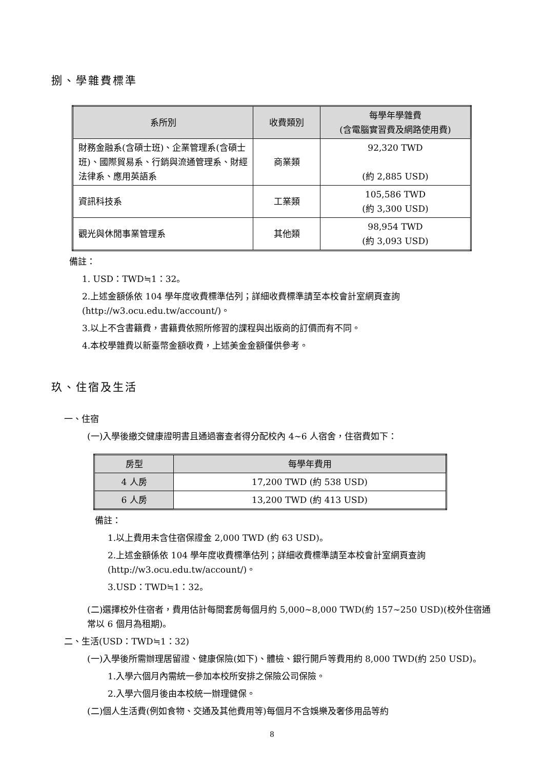捌、學雜費標準
| 系所別 | 收費類別 | 每學年學雜費 (含電腦實習費及網路使用費) |
| --- | --- | --- |
| 財務金融系(含碩士班)、企業管理系(含碩士班)、國際貿易系、行銷與流通管理系、財經法律系、應用英語系 | 商業類 | 92,320 TWD (約 2,885 USD) |
| 資訊科技系 | 工業類 | 105,586 TWD (約 3,300 USD) |
| 觀光與休閒事業管理系 | 其他類 | 98,954 TWD (約 3,093 USD) |
備註：
1. USD：TWD≒1：32。
2.上述金額係依 104 學年度收費標準估列；詳細收費標準請至本校會計室網頁查詢(http://w3.ocu.edu.tw/account/)。
3.以上不含書籍費，書籍費依照所修習的課程與出版商的訂價而有不同。
4.本校學雜費以新臺幣金額收費，上述美金金額僅供參考。
玖、住宿及生活
一、住宿
(一)入學後繳交健康證明書且通過審查者得分配校內 4~6 人宿舍，住宿費如下：
| 房型 | 每學年費用 |
| --- | --- |
| 4 人房 | 17,200 TWD (約 538 USD) |
| 6 人房 | 13,200 TWD (約 413 USD) |
備註：
1.以上費用未含住宿保證金 2,000 TWD (約 63 USD)。
2.上述金額係依 104 學年度收費標準估列；詳細收費標準請至本校會計室網頁查詢(http://w3.ocu.edu.tw/account/)。
3.USD：TWD≒1：32。
(二)選擇校外住宿者，費用估計每間套房每個月約 5,000~8,000 TWD(約 157~250 USD)(校外住宿通常以 6 個月為租期)。
二、生活(USD：TWD≒1：32)
(一)入學後所需辦理居留證、健康保險(如下)、體檢、銀行開戶等費用約 8,000 TWD(約 250 USD)。
1.入學六個月內需統一參加本校所安排之保險公司保險。
2.入學六個月後由本校統一辦理健保。
(二)個人生活費(例如食物、交通及其他費用等)每個月不含娛樂及奢侈用品等約
8